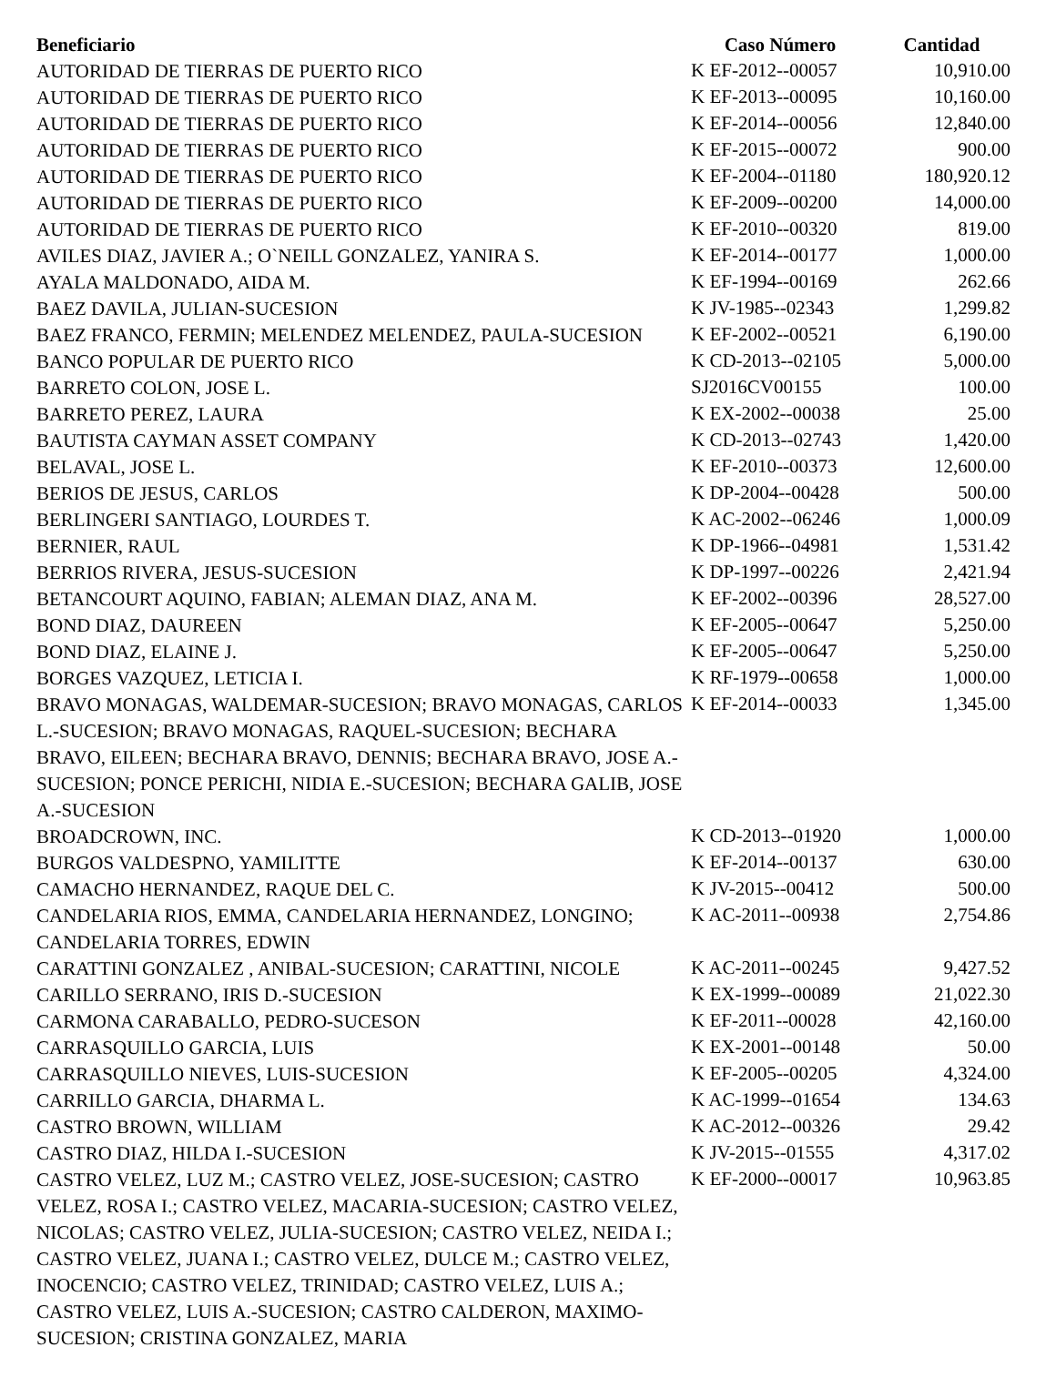| Beneficiario | Caso Número | Cantidad |
| --- | --- | --- |
| AUTORIDAD DE TIERRAS DE PUERTO RICO | K EF-2012--00057 | 10,910.00 |
| AUTORIDAD DE TIERRAS DE PUERTO RICO | K EF-2013--00095 | 10,160.00 |
| AUTORIDAD DE TIERRAS DE PUERTO RICO | K EF-2014--00056 | 12,840.00 |
| AUTORIDAD DE TIERRAS DE PUERTO RICO | K EF-2015--00072 | 900.00 |
| AUTORIDAD DE TIERRAS DE PUERTO RICO | K EF-2004--01180 | 180,920.12 |
| AUTORIDAD DE TIERRAS DE PUERTO RICO | K EF-2009--00200 | 14,000.00 |
| AUTORIDAD DE TIERRAS DE PUERTO RICO | K EF-2010--00320 | 819.00 |
| AVILES DIAZ, JAVIER A.; O`NEILL GONZALEZ, YANIRA S. | K EF-2014--00177 | 1,000.00 |
| AYALA MALDONADO, AIDA M. | K EF-1994--00169 | 262.66 |
| BAEZ DAVILA, JULIAN-SUCESION | K JV-1985--02343 | 1,299.82 |
| BAEZ FRANCO, FERMIN; MELENDEZ MELENDEZ, PAULA-SUCESION | K EF-2002--00521 | 6,190.00 |
| BANCO POPULAR DE PUERTO RICO | K CD-2013--02105 | 5,000.00 |
| BARRETO COLON, JOSE L. | SJ2016CV00155 | 100.00 |
| BARRETO PEREZ, LAURA | K EX-2002--00038 | 25.00 |
| BAUTISTA CAYMAN ASSET COMPANY | K CD-2013--02743 | 1,420.00 |
| BELAVAL, JOSE L. | K EF-2010--00373 | 12,600.00 |
| BERIOS DE JESUS, CARLOS | K DP-2004--00428 | 500.00 |
| BERLINGERI SANTIAGO, LOURDES T. | K AC-2002--06246 | 1,000.09 |
| BERNIER, RAUL | K DP-1966--04981 | 1,531.42 |
| BERRIOS RIVERA, JESUS-SUCESION | K DP-1997--00226 | 2,421.94 |
| BETANCOURT AQUINO, FABIAN; ALEMAN DIAZ, ANA M. | K EF-2002--00396 | 28,527.00 |
| BOND DIAZ, DAUREEN | K EF-2005--00647 | 5,250.00 |
| BOND DIAZ, ELAINE J. | K EF-2005--00647 | 5,250.00 |
| BORGES VAZQUEZ, LETICIA I. | K RF-1979--00658 | 1,000.00 |
| BRAVO MONAGAS, WALDEMAR-SUCESION; BRAVO MONAGAS, CARLOS L.-SUCESION; BRAVO MONAGAS, RAQUEL-SUCESION; BECHARA BRAVO, EILEEN; BECHARA BRAVO, DENNIS; BECHARA BRAVO, JOSE A.-SUCESION; PONCE PERICHI, NIDIA E.-SUCESION; BECHARA GALIB, JOSE A.-SUCESION | K EF-2014--00033 | 1,345.00 |
| BROADCROWN, INC. | K CD-2013--01920 | 1,000.00 |
| BURGOS VALDESPNO, YAMILITTE | K EF-2014--00137 | 630.00 |
| CAMACHO HERNANDEZ, RAQUE DEL C. | K JV-2015--00412 | 500.00 |
| CANDELARIA RIOS, EMMA, CANDELARIA HERNANDEZ, LONGINO; CANDELARIA TORRES, EDWIN | K AC-2011--00938 | 2,754.86 |
| CARATTINI GONZALEZ , ANIBAL-SUCESION; CARATTINI, NICOLE | K AC-2011--00245 | 9,427.52 |
| CARILLO SERRANO, IRIS D.-SUCESION | K EX-1999--00089 | 21,022.30 |
| CARMONA CARABALLO, PEDRO-SUCESON | K EF-2011--00028 | 42,160.00 |
| CARRASQUILLO GARCIA, LUIS | K EX-2001--00148 | 50.00 |
| CARRASQUILLO NIEVES, LUIS-SUCESION | K EF-2005--00205 | 4,324.00 |
| CARRILLO GARCIA, DHARMA L. | K AC-1999--01654 | 134.63 |
| CASTRO BROWN, WILLIAM | K AC-2012--00326 | 29.42 |
| CASTRO DIAZ, HILDA I.-SUCESION | K JV-2015--01555 | 4,317.02 |
| CASTRO VELEZ, LUZ M.; CASTRO VELEZ, JOSE-SUCESION; CASTRO VELEZ, ROSA I.; CASTRO VELEZ, MACARIA-SUCESION; CASTRO VELEZ, NICOLAS; CASTRO VELEZ, JULIA-SUCESION; CASTRO VELEZ, NEIDA I.; CASTRO VELEZ, JUANA I.; CASTRO VELEZ, DULCE M.; CASTRO VELEZ, INOCENCIO; CASTRO VELEZ, TRINIDAD; CASTRO VELEZ, LUIS A.; CASTRO VELEZ, LUIS A.-SUCESION; CASTRO CALDERON, MAXIMO-SUCESION; CRISTINA GONZALEZ, MARIA | K EF-2000--00017 | 10,963.85 |